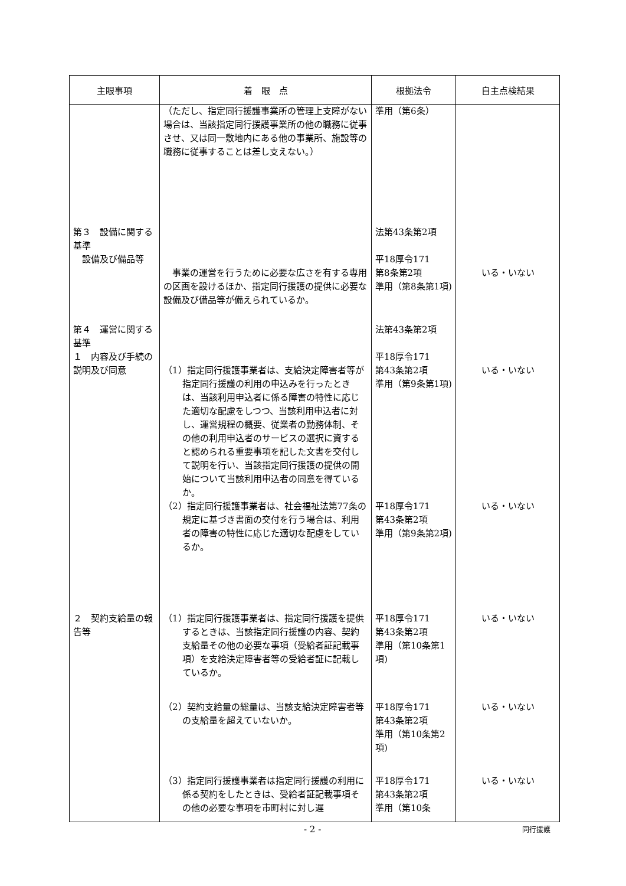| 主眼事項 | 着 眼 点 | 根拠法令 | 自主点検結果 |
| --- | --- | --- | --- |
| | （ただし、指定同行援護事業所の管理上支障がない場合は、当該指定同行援護事業所の他の職務に従事させ、又は同一敷地内にある他の事業所、施設等の職務に従事することは差し支えない。） | 準用（第6条） | |
| 第３ 設備に関する基準 設備及び備品等 | 事業の運営を行うために必要な広さを有する専用の区画を設けるほか、指定同行援護の提供に必要な設備及び備品等が備えられているか。 | 法第43条第2項 平18厚令171 第8条第2項 準用（第8条第1項) | いる・いない |
| 第４ 運営に関する基準 １ 内容及び手続の説明及び同意 | （1）指定同行援護事業者は、支給決定障害者等が指定同行援護の利用の申込みを行ったときは、当該利用申込者に係る障害の特性に応じた適切な配慮をしつつ、当該利用申込者に対し、運営規程の概要、従業者の勤務体制、その他の利用申込者のサービスの選択に資すると認められる重要事項を記した文書を交付して説明を行い、当該指定同行援護の提供の開始について当該利用申込者の同意を得ているか。 | 法第43条第2項 平18厚令171 第43条第2項 準用（第9条第1項) | いる・いない |
| | （2）指定同行援護事業者は、社会福祉法第77条の規定に基づき書面の交付を行う場合は、利用者の障害の特性に応じた適切な配慮をしているか。 | 平18厚令171 第43条第2項 準用（第9条第2項) | いる・いない |
| ２ 契約支給量の報告等 | （1）指定同行援護事業者は、指定同行援護を提供するときは、当該指定同行援護の内容、契約支給量その他の必要な事項（受給者証記載事項）を支給決定障害者等の受給者証に記載しているか。 | 平18厚令171 第43条第2項 準用（第10条第1項) | いる・いない |
| | （2）契約支給量の総量は、当該支給決定障害者等の支給量を超えていないか。 | 平18厚令171 第43条第2項 準用（第10条第2項) | いる・いない |
| | （3）指定同行援護事業者は指定同行援護の利用に係る契約をしたときは、受給者証記載事項その他の必要な事項を市町村に対し遅 | 平18厚令171 第43条第2項 準用（第10条 | いる・いない |
- 2 - 同行援護